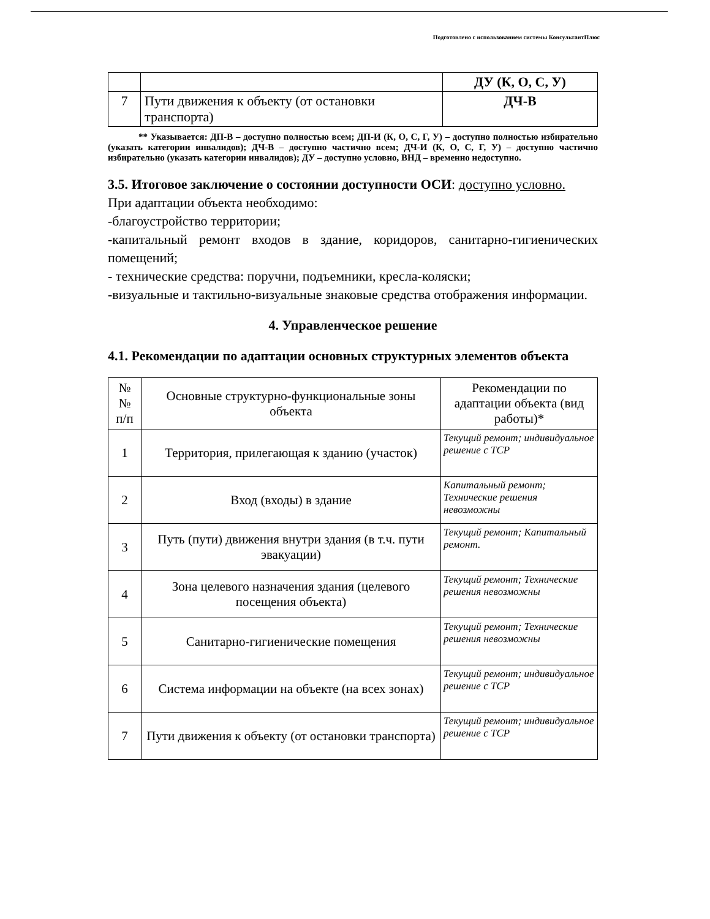Подготовлено с использованием системы КонсультантПлюс
| | | ДУ (К, О, С, У) |
| 7 | Пути движения к объекту (от остановки транспорта) | ДЧ-В |
** Указывается: ДП-В – доступно полностью всем; ДП-И (К, О, С, Г, У) – доступно полностью избирательно (указать категории инвалидов); ДЧ-В – доступно частично всем; ДЧ-И (К, О, С, Г, У) – доступно частично избирательно (указать категории инвалидов); ДУ – доступно условно, ВНД – временно недоступно.
3.5. Итоговое заключение о состоянии доступности ОСИ: доступно условно.
При адаптации объекта необходимо:
-благоустройство территории;
-капитальный ремонт входов в здание, коридоров, санитарно-гигиенических помещений;
- технические средства: поручни, подъемники, кресла-коляски;
-визуальные и тактильно-визуальные знаковые средства отображения информации.
4. Управленческое решение
4.1. Рекомендации по адаптации основных структурных элементов объекта
| № № п/п | Основные структурно-функциональные зоны объекта | Рекомендации по адаптации объекта (вид работы)* |
| --- | --- | --- |
| 1 | Территория, прилегающая к зданию (участок) | Текущий ремонт; индивидуальное решение с ТСР |
| 2 | Вход (входы) в здание | Капитальный ремонт; Технические решения невозможны |
| 3 | Путь (пути) движения внутри здания (в т.ч. пути эвакуации) | Текущий ремонт; Капитальный ремонт. |
| 4 | Зона целевого назначения здания (целевого посещения объекта) | Текущий ремонт; Технические решения невозможны |
| 5 | Санитарно-гигиенические помещения | Текущий ремонт; Технические решения невозможны |
| 6 | Система информации на объекте (на всех зонах) | Текущий ремонт; индивидуальное решение с ТСР |
| 7 | Пути движения к объекту (от остановки транспорта) | Текущий ремонт; индивидуальное решение с ТСР |